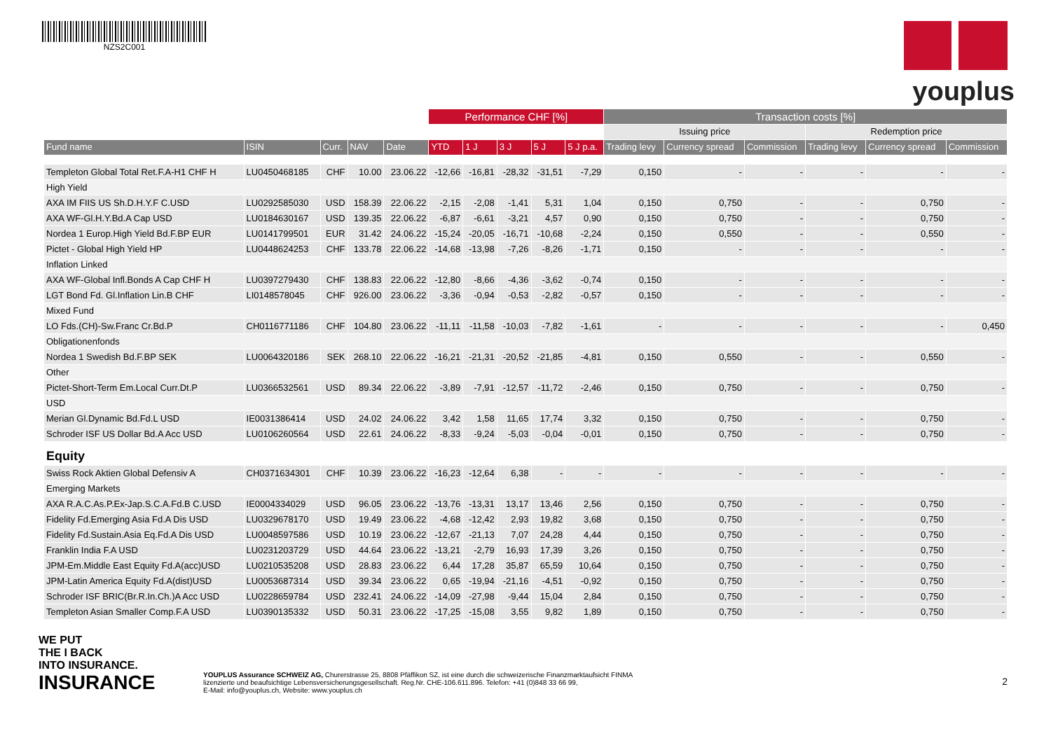NZS2C001
youplus
| | | | | | Performance CHF [%] | | | | | Transaction costs [%] | | | | | |
| --- | --- | --- | --- | --- | --- | --- | --- | --- | --- | --- | --- | --- | --- | --- | --- |
| | | | | | | | | | | Issuing price | | | Redemption price | | |
| Fund name | ISIN | Curr. | NAV | Date | YTD | 1 J | 3 J | 5 J | 5 J p.a. | Trading levy | Currency spread | Commission | Trading levy | Currency spread | Commission |
| Templeton Global Total Ret.F.A-H1 CHF H | LU0450468185 | CHF | 10.00 | 23.06.22 | -12,66 | -16,81 | -28,32 | -31,51 | -7,29 | 0,150 | - | - | - | - | - |
| High Yield | | | | | | | | | | | | | | | |
| AXA IM FIIS US Sh.D.H.Y.F C.USD | LU0292585030 | USD | 158.39 | 22.06.22 | -2,15 | -2,08 | -1,41 | 5,31 | 1,04 | 0,150 | 0,750 | - | - | 0,750 | - |
| AXA WF-Gl.H.Y.Bd.A Cap USD | LU0184630167 | USD | 139.35 | 22.06.22 | -6,87 | -6,61 | -3,21 | 4,57 | 0,90 | 0,150 | 0,750 | - | - | 0,750 | - |
| Nordea 1 Europ.High Yield Bd.F.BP EUR | LU0141799501 | EUR | 31.42 | 24.06.22 | -15,24 | -20,05 | -16,71 | -10,68 | -2,24 | 0,150 | 0,550 | - | - | 0,550 | - |
| Pictet - Global High Yield HP | LU0448624253 | CHF | 133.78 | 22.06.22 | -14,68 | -13,98 | -7,26 | -8,26 | -1,71 | 0,150 | - | - | - | - | - |
| Inflation Linked | | | | | | | | | | | | | | | |
| AXA WF-Global Infl.Bonds A Cap CHF H | LU0397279430 | CHF | 138.83 | 22.06.22 | -12,80 | -8,66 | -4,36 | -3,62 | -0,74 | 0,150 | - | - | - | - | - |
| LGT Bond Fd. Gl.Inflation Lin.B CHF | LI0148578045 | CHF | 926.00 | 23.06.22 | -3,36 | -0,94 | -0,53 | -2,82 | -0,57 | 0,150 | - | - | - | - | - |
| Mixed Fund | | | | | | | | | | | | | | | |
| LO Fds.(CH)-Sw.Franc Cr.Bd.P | CH0116771186 | CHF | 104.80 | 23.06.22 | -11,11 | -11,58 | -10,03 | -7,82 | -1,61 | - | - | - | - | - | 0,450 |
| Obligationenfonds | | | | | | | | | | | | | | | |
| Nordea 1 Swedish Bd.F.BP SEK | LU0064320186 | SEK | 268.10 | 22.06.22 | -16,21 | -21,31 | -20,52 | -21,85 | -4,81 | 0,150 | 0,550 | - | - | 0,550 | - |
| Other | | | | | | | | | | | | | | | |
| Pictet-Short-Term Em.Local Curr.Dt.P | LU0366532561 | USD | 89.34 | 22.06.22 | -3,89 | -7,91 | -12,57 | -11,72 | -2,46 | 0,150 | 0,750 | - | - | 0,750 | - |
| USD | | | | | | | | | | | | | | | |
| Merian Gl.Dynamic Bd.Fd.L USD | IE0031386414 | USD | 24.02 | 24.06.22 | 3,42 | 1,58 | 11,65 | 17,74 | 3,32 | 0,150 | 0,750 | - | - | 0,750 | - |
| Schroder ISF US Dollar Bd.A Acc USD | LU0106260564 | USD | 22.61 | 24.06.22 | -8,33 | -9,24 | -5,03 | -0,04 | -0,01 | 0,150 | 0,750 | - | - | 0,750 | - |
| Equity | | | | | | | | | | | | | | | |
| Swiss Rock Aktien Global Defensiv A | CH0371634301 | CHF | 10.39 | 23.06.22 | -16,23 | -12,64 | 6,38 | - | - | - | - | - | - | - | - |
| Emerging Markets | | | | | | | | | | | | | | | |
| AXA R.A.C.As.P.Ex-Jap.S.C.A.Fd.B C.USD | IE0004334029 | USD | 96.05 | 23.06.22 | -13,76 | -13,31 | 13,17 | 13,46 | 2,56 | 0,150 | 0,750 | - | - | 0,750 | - |
| Fidelity Fd.Emerging Asia Fd.A Dis USD | LU0329678170 | USD | 19.49 | 23.06.22 | -4,68 | -12,42 | 2,93 | 19,82 | 3,68 | 0,150 | 0,750 | - | - | 0,750 | - |
| Fidelity Fd.Sustain.Asia Eq.Fd.A Dis USD | LU0048597586 | USD | 10.19 | 23.06.22 | -12,67 | -21,13 | 7,07 | 24,28 | 4,44 | 0,150 | 0,750 | - | - | 0,750 | - |
| Franklin India F.A USD | LU0231203729 | USD | 44.64 | 23.06.22 | -13,21 | -2,79 | 16,93 | 17,39 | 3,26 | 0,150 | 0,750 | - | - | 0,750 | - |
| JPM-Em.Middle East Equity Fd.A(acc)USD | LU0210535208 | USD | 28.83 | 23.06.22 | 6,44 | 17,28 | 35,87 | 65,59 | 10,64 | 0,150 | 0,750 | - | - | 0,750 | - |
| JPM-Latin America Equity Fd.A(dist)USD | LU0053687314 | USD | 39.34 | 23.06.22 | 0,65 | -19,94 | -21,16 | -4,51 | -0,92 | 0,150 | 0,750 | - | - | 0,750 | - |
| Schroder ISF BRIC(Br.R.In.Ch.)A Acc USD | LU0228659784 | USD | 232.41 | 24.06.22 | -14,09 | -27,98 | -9,44 | 15,04 | 2,84 | 0,150 | 0,750 | - | - | 0,750 | - |
| Templeton Asian Smaller Comp.F.A USD | LU0390135332 | USD | 50.31 | 23.06.22 | -17,25 | -15,08 | 3,55 | 9,82 | 1,89 | 0,150 | 0,750 | - | - | 0,750 | - |
WE PUT
THE I BACK
INTO INSURANCE.
INSURANCE
YOUPLUS Assurance SCHWEIZ AG, Churerstrasse 25, 8808 Pfäffikon SZ, ist eine durch die schweizerische Finanzmarktaufsicht FINMA
lizenzierte und beaufsichtige Lebensversicherungsgesellschaft. Reg.Nr. CHE-106.611.896. Telefon: +41 (0)848 33 66 99,
E-Mail: info@youplus.ch, Website: www.youplus.ch
2